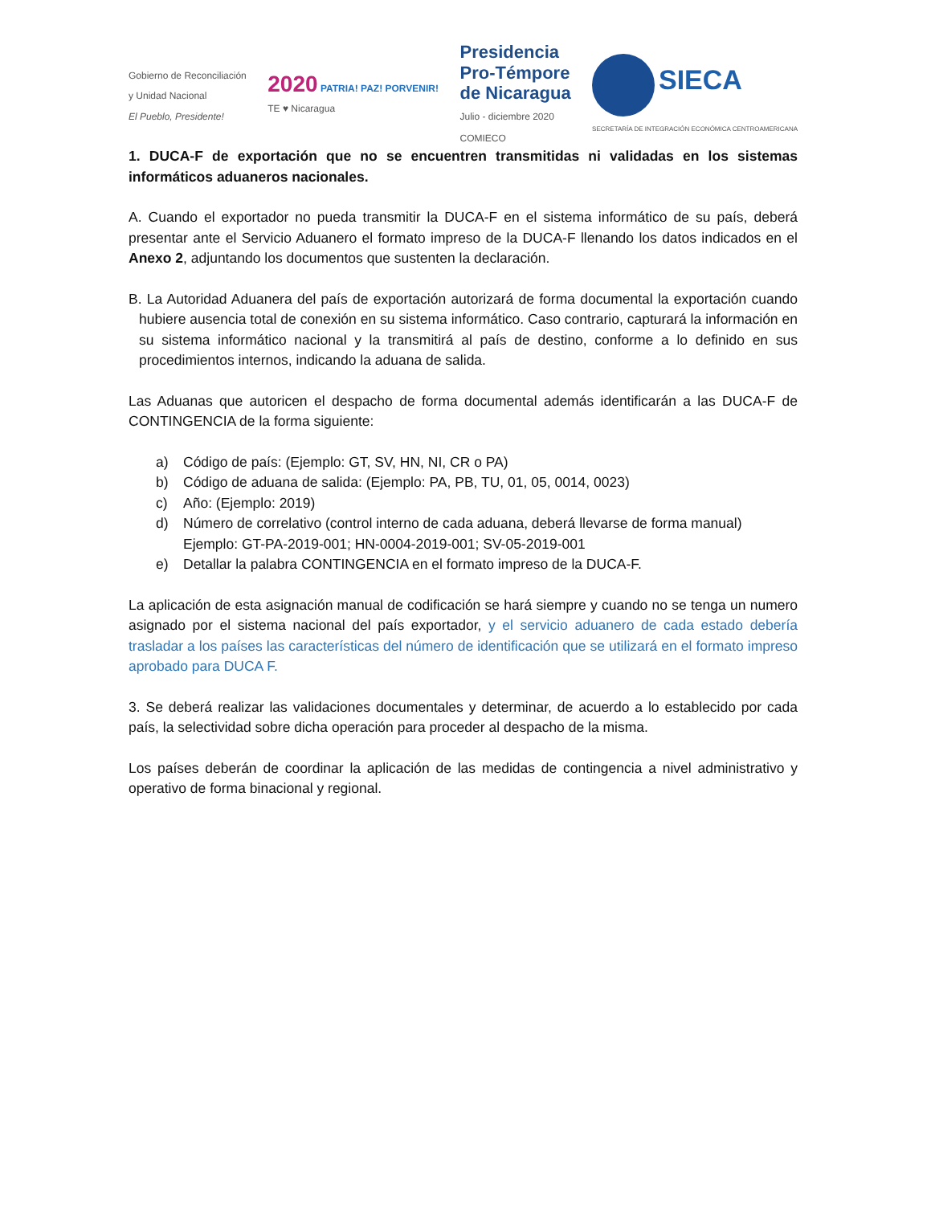Gobierno de Reconciliación
y Unidad Nacional
El Pueblo, Presidente!
2020 PATRIA! PAZ! PORVENIR!
TE ♥ Nicaragua
Presidencia
Pro-Témpore
de Nicaragua
Julio - diciembre 2020
COMIECO
SIECA
SECRETARÍA DE INTEGRACIÓN ECONÓMICA CENTROAMERICANA
1. DUCA-F de exportación que no se encuentren transmitidas ni validadas en los sistemas informáticos aduaneros nacionales.
A. Cuando el exportador no pueda transmitir la DUCA-F en el sistema informático de su país, deberá presentar ante el Servicio Aduanero el formato impreso de la DUCA-F llenando los datos indicados en el Anexo 2, adjuntando los documentos que sustenten la declaración.
B. La Autoridad Aduanera del país de exportación autorizará de forma documental la exportación cuando hubiere ausencia total de conexión en su sistema informático. Caso contrario, capturará la información en su sistema informático nacional y la transmitirá al país de destino, conforme a lo definido en sus procedimientos internos, indicando la aduana de salida.
Las Aduanas que autoricen el despacho de forma documental además identificarán a las DUCA-F de CONTINGENCIA de la forma siguiente:
a) Código de país: (Ejemplo: GT, SV, HN, NI, CR o PA)
b) Código de aduana de salida: (Ejemplo: PA, PB, TU, 01, 05, 0014, 0023)
c) Año: (Ejemplo: 2019)
d) Número de correlativo (control interno de cada aduana, deberá llevarse de forma manual) Ejemplo: GT-PA-2019-001; HN-0004-2019-001; SV-05-2019-001
e) Detallar la palabra CONTINGENCIA en el formato impreso de la DUCA-F.
La aplicación de esta asignación manual de codificación se hará siempre y cuando no se tenga un numero asignado por el sistema nacional del país exportador, y el servicio aduanero de cada estado debería trasladar a los países las características del número de identificación que se utilizará en el formato impreso aprobado para DUCA F.
3. Se deberá realizar las validaciones documentales y determinar, de acuerdo a lo establecido por cada país, la selectividad sobre dicha operación para proceder al despacho de la misma.
Los países deberán de coordinar la aplicación de las medidas de contingencia a nivel administrativo y operativo de forma binacional y regional.